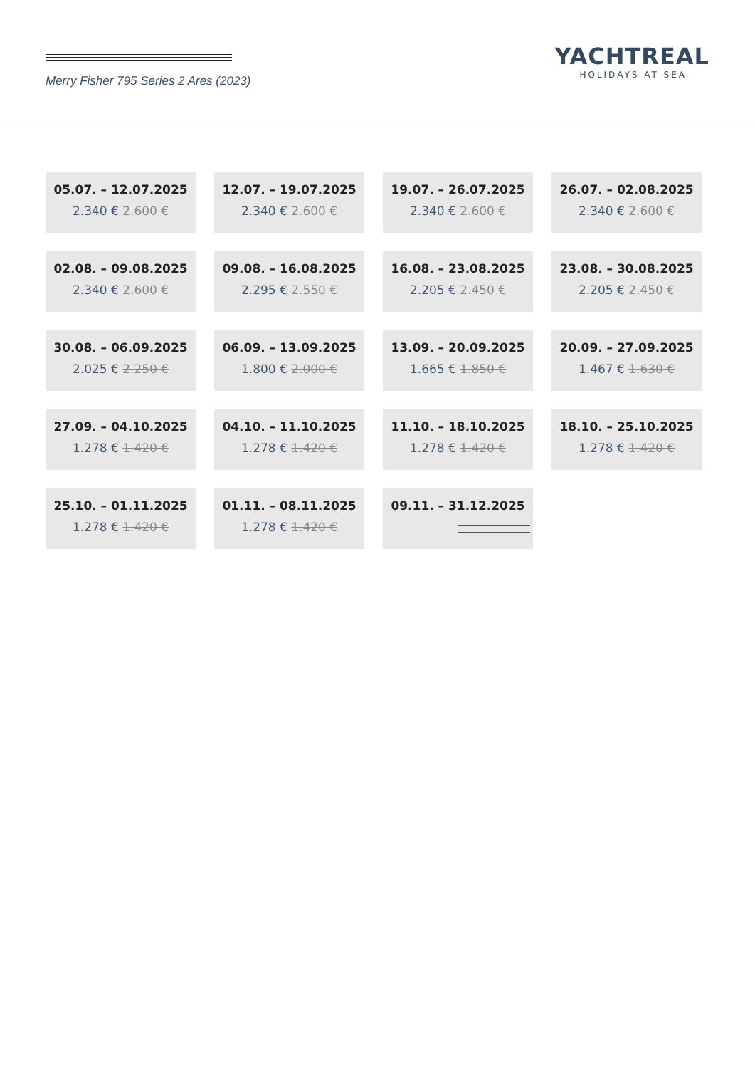Merry Fisher 795 Series 2 Ares (2023)
YACHTREAL
HOLIDAYS AT SEA
05.07. – 12.07.2025
2.340 € 2.600 €
12.07. – 19.07.2025
2.340 € 2.600 €
19.07. – 26.07.2025
2.340 € 2.600 €
26.07. – 02.08.2025
2.340 € 2.600 €
02.08. – 09.08.2025
2.340 € 2.600 €
09.08. – 16.08.2025
2.295 € 2.550 €
16.08. – 23.08.2025
2.205 € 2.450 €
23.08. – 30.08.2025
2.205 € 2.450 €
30.08. – 06.09.2025
2.025 € 2.250 €
06.09. – 13.09.2025
1.800 € 2.000 €
13.09. – 20.09.2025
1.665 € 1.850 €
20.09. – 27.09.2025
1.467 € 1.630 €
27.09. – 04.10.2025
1.278 € 1.420 €
04.10. – 11.10.2025
1.278 € 1.420 €
11.10. – 18.10.2025
1.278 € 1.420 €
18.10. – 25.10.2025
1.278 € 1.420 €
25.10. – 01.11.2025
1.278 € 1.420 €
01.11. – 08.11.2025
1.278 € 1.420 €
09.11. – 31.12.2025